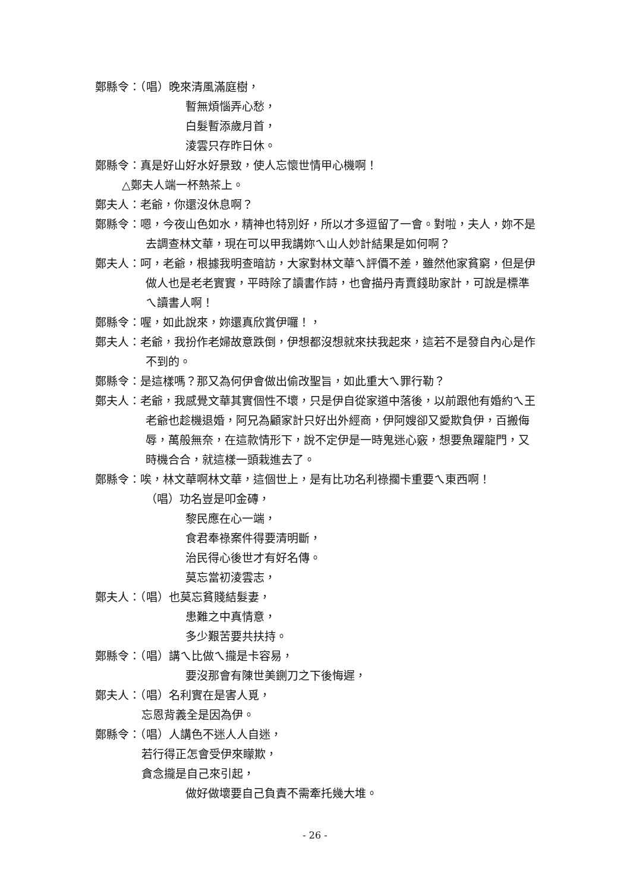鄭縣令：（唱）晚來清風滿庭樹，
暫無煩惱弄心愁，
白髮暫添歲月首，
淩雲只存昨日休。
鄭縣令：真是好山好水好景致，使人忘懷世情甲心機啊！
△鄭夫人端一杯熱茶上。
鄭夫人：老爺，你還沒休息啊？
鄭縣令：嗯，今夜山色如水，精神也特別好，所以才多逗留了一會。對啦，夫人，妳不是去調查林文華，現在可以甲我講妳ㄟ山人妙計結果是如何啊？
鄭夫人：呵，老爺，根據我明查暗訪，大家對林文華ㄟ評價不差，雖然他家貧窮，但是伊做人也是老老實實，平時除了讀書作詩，也會描丹青賣錢助家計，可說是標準ㄟ讀書人啊！
鄭縣令：喔，如此說來，妳還真欣賞伊囉！，
鄭夫人：老爺，我扮作老婦故意跌倒，伊想都沒想就來扶我起來，這若不是發自內心是作不到的。
鄭縣令：是這樣嗎？那又為何伊會做出偷改聖旨，如此重大ㄟ罪行勒？
鄭夫人：老爺，我感覺文華其實個性不壞，只是伊自從家道中落後，以前跟他有婚約ㄟ王老爺也趁機退婚，阿兄為顧家計只好出外經商，伊阿嫂卻又愛欺負伊，百搬侮辱，萬般無奈，在這款情形下，說不定伊是一時鬼迷心竅，想要魚躍龍門，又時機合合，就這樣一頭栽進去了。
鄭縣令：唉，林文華啊林文華，這個世上，是有比功名利祿擱卡重要ㄟ東西啊！
（唱）功名豈是叩金磚，
黎民應在心一端，
食君奉祿案件得要清明斷，
治民得心後世才有好名傳。
莫忘當初淩雲志，
鄭夫人：（唱）也莫忘貧賤結髮妻，
患難之中真情意，
多少艱苦要共扶持。
鄭縣令：（唱）講ㄟ比做ㄟ攏是卡容易，
要沒那會有陳世美鍘刀之下後悔遲，
鄭夫人：（唱）名利實在是害人覓，
忘恩背義全是因為伊。
鄭縣令：（唱）人講色不迷人人自迷，
若行得正怎會受伊來矇欺，
貪念攏是自己來引起，
做好做壞要自己負責不需牽托幾大堆。
- 26 -